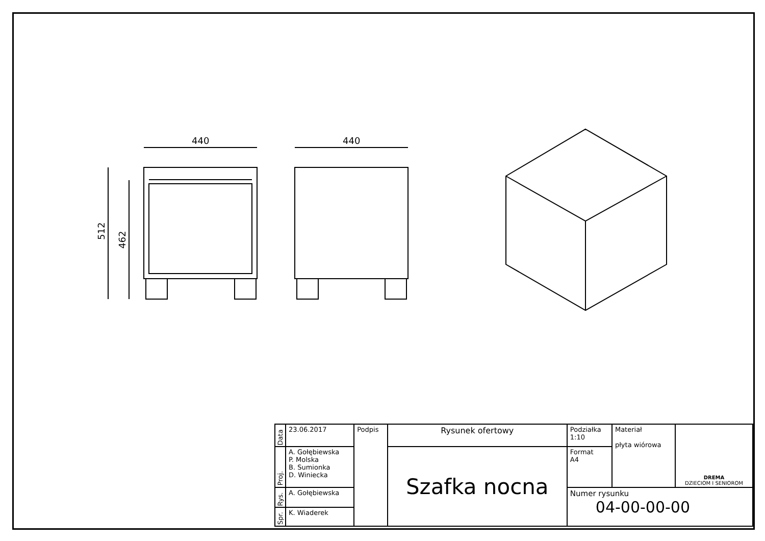440
512
462
440
| Data | 23.06.2017 | Podpis | Rysunek ofertowy | Podziałka 1:10 | Materiał płyta wiórowa | DREMA DZIECIOM I SENIOROM |
| Proj. | A. Gołębiewska P. Molska B. Sumionka D. Winiecka | | Szafka nocna | Format A4 | | |
| Rys. | A. Gołębiewska | | | Numer rysunku 04-00-00-00 | | |
| Spr. | K. Wiaderek | | | | | |